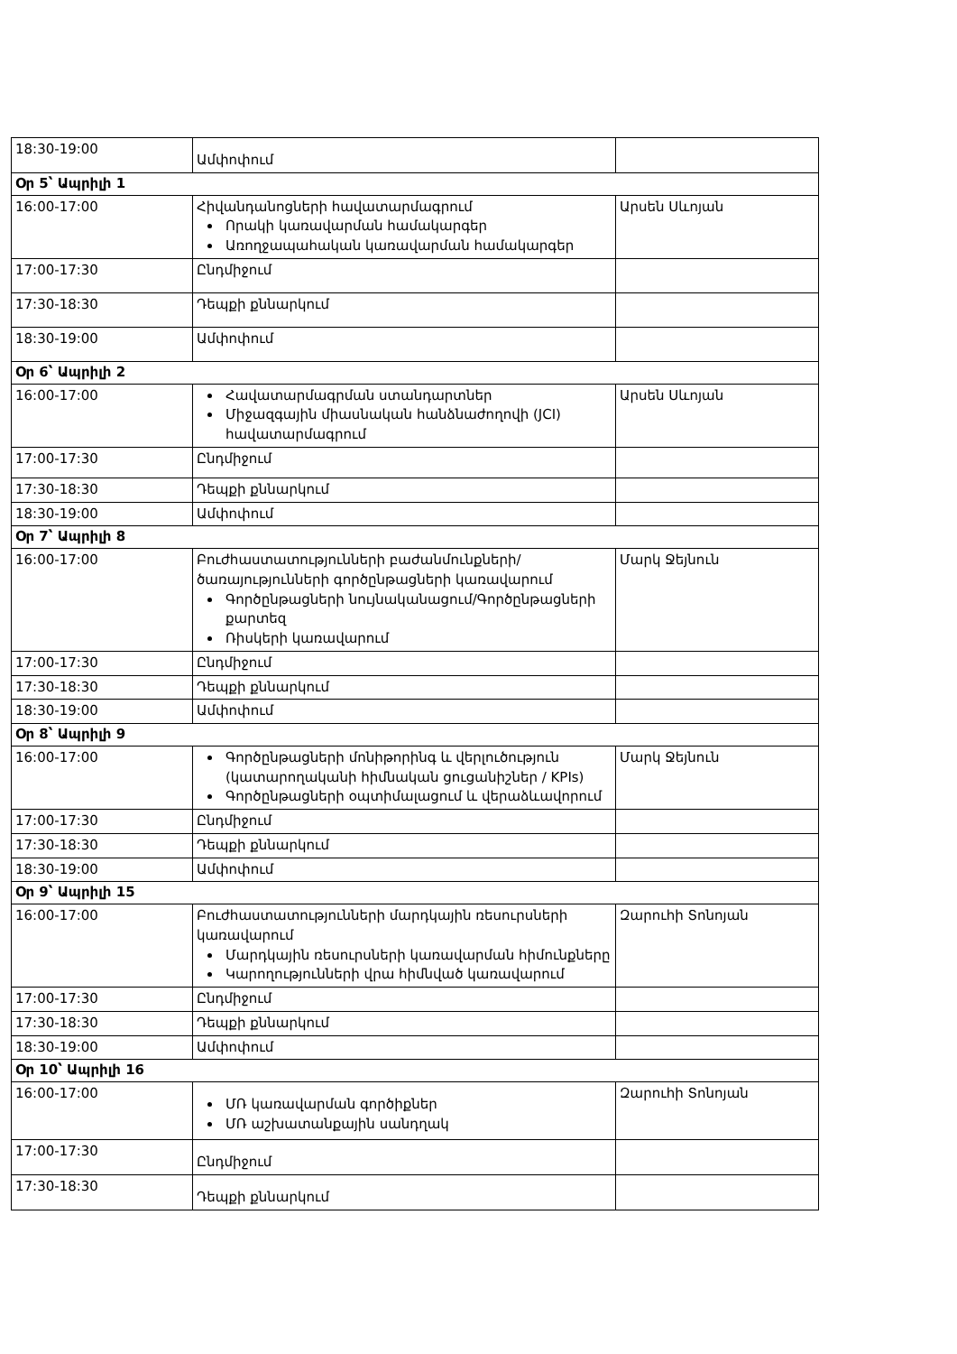| 18:30-19:00 | Ամփոփում | |
| Օր 5՝ Ապրիլի 1 | | |
| 16:00-17:00 | Հիվանդանոցների հավատարմագրում Որակի կառավարման համակարգեր Առողջապահական կառավարման համակարգեր | Արսեն Սևոյան |
| 17:00-17:30 | Ընդմիջում | |
| 17:30-18:30 | Դեպքի քննարկում | |
| 18:30-19:00 | Ամփոփում | |
| Օր 6՝ Ապրիլի 2 | | |
| 16:00-17:00 | Հավատարմագրման ստանդարտներ Միջազգային միասնական հանձնաժողովի (JCI) հավատարմագրում | Արսեն Սևոյան |
| 17:00-17:30 | Ընդմիջում | |
| 17:30-18:30 | Դեպքի քննարկում | |
| 18:30-19:00 | Ամփոփում | |
| Օր 7՝ Ապրիլի 8 | | |
| 16:00-17:00 | Բուժհաստատությունների բաժանմունքների/ծառայությունների գործընթացների կառավարում Գործընթացների նույնականացում/Գործընթացների քարտեզ Ռիսկերի կառավարում | Մարկ Ջեյնուն |
| 17:00-17:30 | Ընդմիջում | |
| 17:30-18:30 | Դեպքի քննարկում | |
| 18:30-19:00 | Ամփոփում | |
| Օր 8՝ Ապրիլի 9 | | |
| 16:00-17:00 | Գործընթացների մոնիթորինգ և վերլուծություն (կատարողականի հիմնական ցուցանիշներ / KPIs) Գործընթացների օպտիմալացում և վերաձևավորում | Մարկ Ջեյնուն |
| 17:00-17:30 | Ընդմիջում | |
| 17:30-18:30 | Դեպքի քննարկում | |
| 18:30-19:00 | Ամփոփում | |
| Օր 9՝ Ապրիլի 15 | | |
| 16:00-17:00 | Բուժհաստատությունների մարդկային ռեսուրսների կառավարում Մարդկային ռեսուրսների կառավարման հիմունքները Կարողությունների վրա հիմնված կառավարում | Զարուհի Տոնոյան |
| 17:00-17:30 | Ընդմիջում | |
| 17:30-18:30 | Դեպքի քննարկում | |
| 18:30-19:00 | Ամփոփում | |
| Օր 10՝ Ապրիլի 16 | | |
| 16:00-17:00 | ՄՌ կառավարման գործիքներ ՄՌ աշխատանքային սանդղակ | Զարուհի Տոնոյան |
| 17:00-17:30 | Ընդմիջում | |
| 17:30-18:30 | Դեպքի քննարկում | |